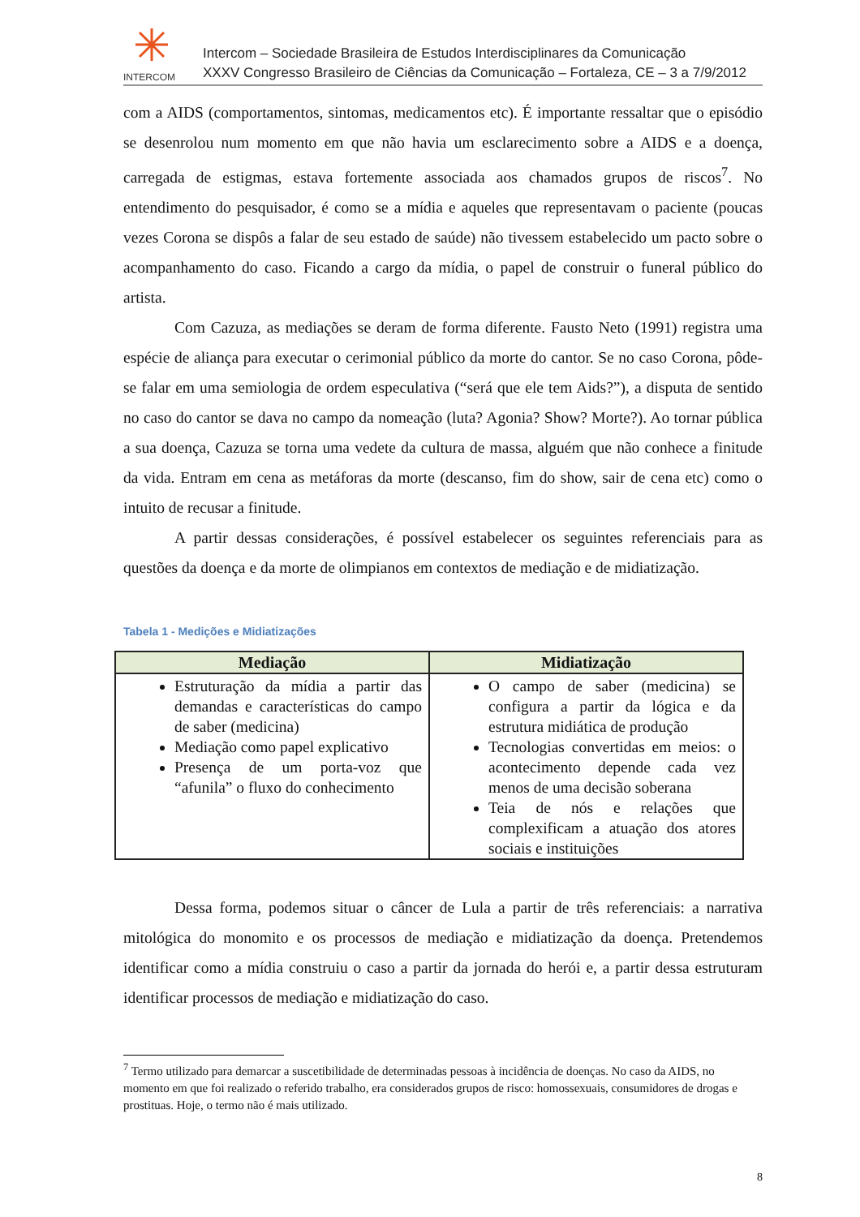INTERCOM
Intercom – Sociedade Brasileira de Estudos Interdisciplinares da Comunicação
XXXV Congresso Brasileiro de Ciências da Comunicação – Fortaleza, CE – 3 a 7/9/2012
com a AIDS (comportamentos, sintomas, medicamentos etc). É importante ressaltar que o episódio se desenrolou num momento em que não havia um esclarecimento sobre a AIDS e a doença, carregada de estigmas, estava fortemente associada aos chamados grupos de riscos<sup>7</sup>. No entendimento do pesquisador, é como se a mídia e aqueles que representavam o paciente (poucas vezes Corona se dispôs a falar de seu estado de saúde) não tivessem estabelecido um pacto sobre o acompanhamento do caso. Ficando a cargo da mídia, o papel de construir o funeral público do artista.
Com Cazuza, as mediações se deram de forma diferente. Fausto Neto (1991) registra uma espécie de aliança para executar o cerimonial público da morte do cantor. Se no caso Corona, pôde-se falar em uma semiologia de ordem especulativa (“será que ele tem Aids?”), a disputa de sentido no caso do cantor se dava no campo da nomeação (luta? Agonia? Show? Morte?). Ao tornar pública a sua doença, Cazuza se torna uma vedete da cultura de massa, alguém que não conhece a finitude da vida. Entram em cena as metáforas da morte (descanso, fim do show, sair de cena etc) como o intuito de recusar a finitude.
A partir dessas considerações, é possível estabelecer os seguintes referenciais para as questões da doença e da morte de olimpianos em contextos de mediação e de midiatização.
Tabela 1 - Medições e Midiatizações
| Mediação | Midiatização |
| --- | --- |
| Estruturação da mídia a partir das demandas e características do campo de saber (medicina) Mediação como papel explicativo Presença de um porta-voz que “afunila” o fluxo do conhecimento | O campo de saber (medicina) se configura a partir da lógica e da estrutura midiática de produção Tecnologias convertidas em meios: o acontecimento depende cada vez menos de uma decisão soberana Teia de nós e relações que complexificam a atuação dos atores sociais e instituições |
Dessa forma, podemos situar o câncer de Lula a partir de três referenciais: a narrativa mitológica do monomito e os processos de mediação e midiatização da doença. Pretendemos identificar como a mídia construiu o caso a partir da jornada do herói e, a partir dessa estruturam identificar processos de mediação e midiatização do caso.
<sup>7</sup> Termo utilizado para demarcar a suscetibilidade de determinadas pessoas à incidência de doenças. No caso da AIDS, no momento em que foi realizado o referido trabalho, era considerados grupos de risco: homossexuais, consumidores de drogas e prostituas. Hoje, o termo não é mais utilizado.
8